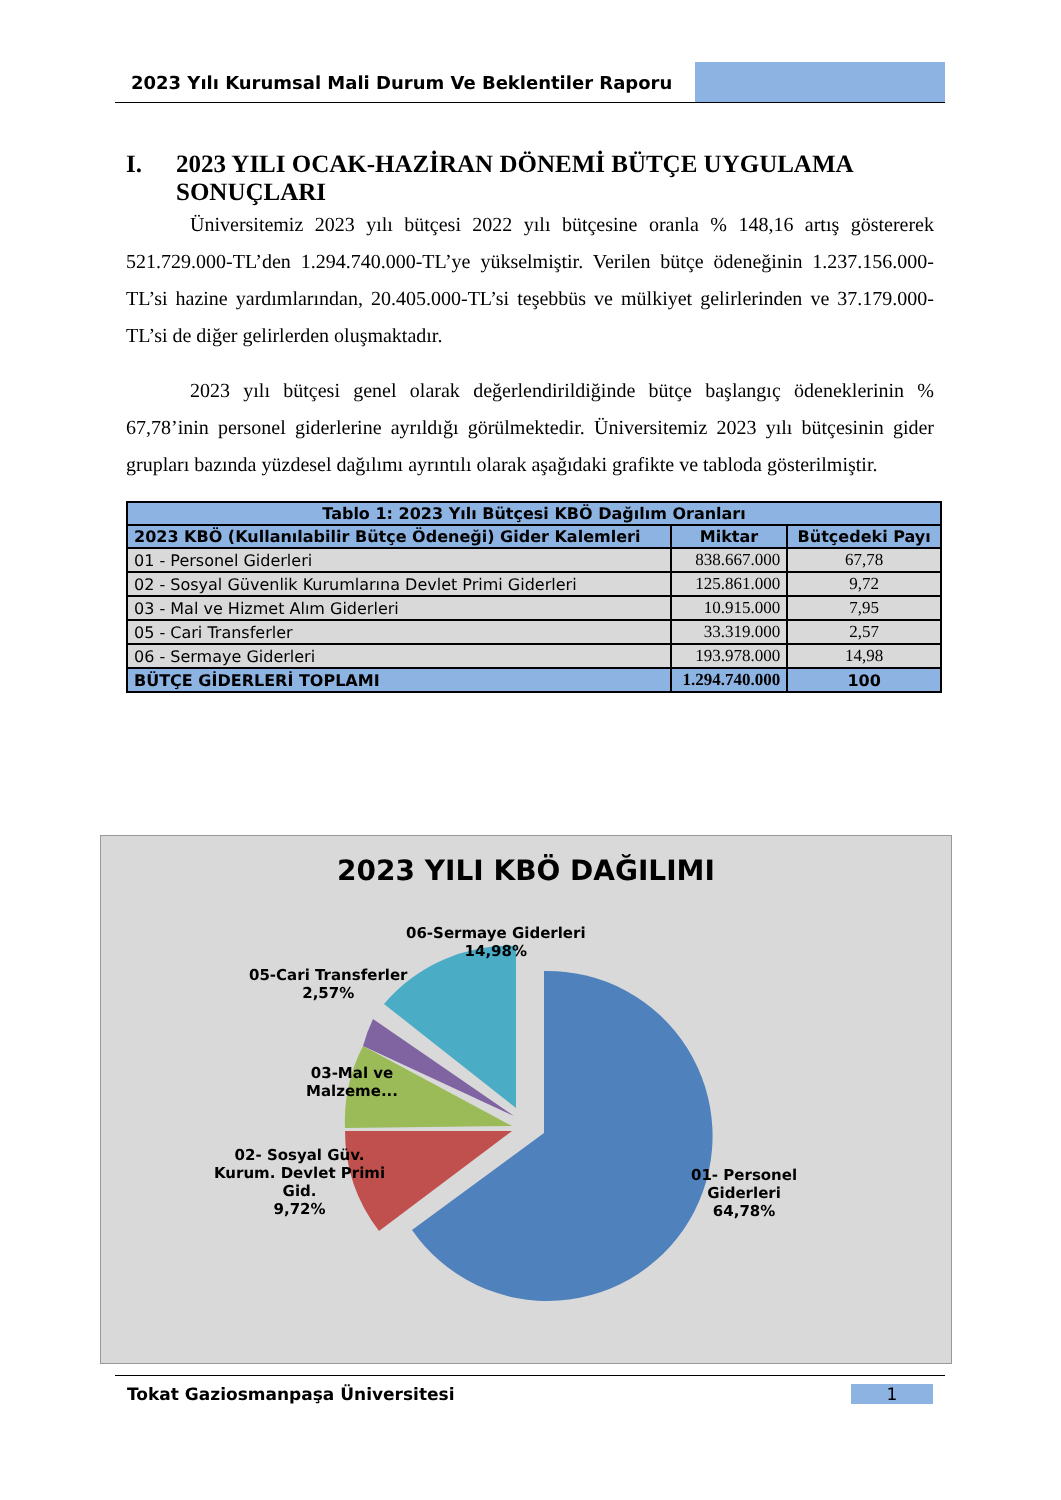2023 Yılı Kurumsal Mali Durum Ve Beklentiler Raporu
I. 2023 YILI OCAK-HAZİRAN DÖNEMİ BÜTÇE UYGULAMA SONUÇLARI
Üniversitemiz 2023 yılı bütçesi 2022 yılı bütçesine oranla % 148,16 artış göstererek 521.729.000-TL’den 1.294.740.000-TL’ye yükselmiştir. Verilen bütçe ödeneğinin 1.237.156.000-TL’si hazine yardımlarından, 20.405.000-TL’si teşebbüs ve mülkiyet gelirlerinden ve 37.179.000-TL’si de diğer gelirlerden oluşmaktadır.
2023 yılı bütçesi genel olarak değerlendirildiğinde bütçe başlangıç ödeneklerinin % 67,78’inin personel giderlerine ayrıldığı görülmektedir. Üniversitemiz 2023 yılı bütçesinin gider grupları bazında yüzdesel dağılımı ayrıntılı olarak aşağıdaki grafikte ve tabloda gösterilmiştir.
| Tablo 1: 2023 Yılı Bütçesi KBÖ Dağılım Oranları | | |
| --- | --- | --- |
| 2023 KBÖ (Kullanılabilir Bütçe Ödeneği) Gider Kalemleri | Miktar | Bütçedeki Payı |
| 01 - Personel Giderleri | 838.667.000 | 67,78 |
| 02 - Sosyal Güvenlik Kurumlarına Devlet Primi Giderleri | 125.861.000 | 9,72 |
| 03 - Mal ve Hizmet Alım Giderleri | 10.915.000 | 7,95 |
| 05 - Cari Transferler | 33.319.000 | 2,57 |
| 06 - Sermaye Giderleri | 193.978.000 | 14,98 |
| BÜTÇE GİDERLERİ TOPLAMI | 1.294.740.000 | 100 |
2023 YILI KBÖ DAĞILIMI
06-Sermaye Giderleri
14,98%
05-Cari Transferler
2,57%
03-Mal ve
Malzeme...
02- Sosyal Güv.
Kurum. Devlet Primi
Gid.
9,72%
01- Personel
Giderleri
64,78%
Tokat Gaziosmanpaşa Üniversitesi 1